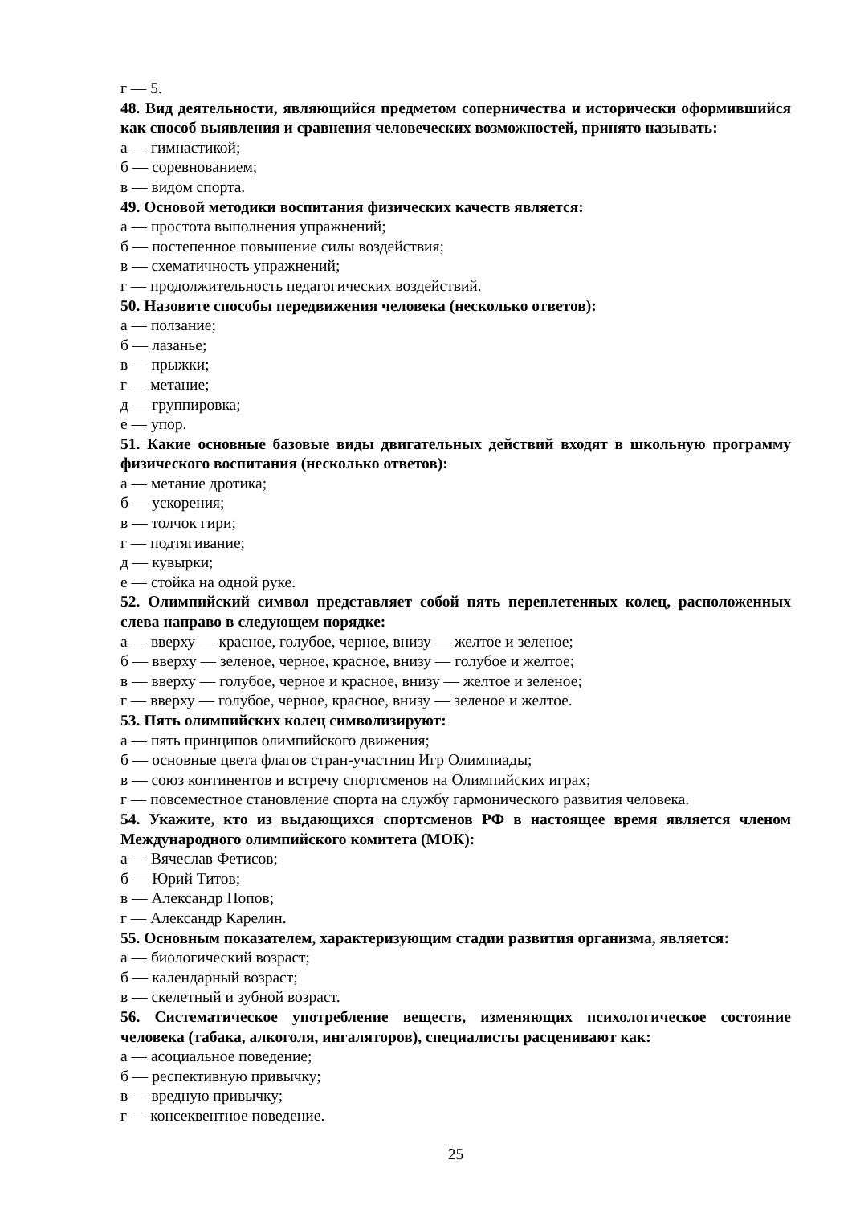г — 5.
48. Вид деятельности, являющийся предметом соперничества и исторически оформившийся как способ выявления и сравнения человеческих возможностей, принято называть:
а — гимнастикой;
б — соревнованием;
в — видом спорта.
49. Основой методики воспитания физических качеств является:
а — простота выполнения упражнений;
б — постепенное повышение силы воздействия;
в — схематичность упражнений;
г — продолжительность педагогических воздействий.
50. Назовите способы передвижения человека (несколько ответов):
а — ползание;
б — лазанье;
в — прыжки;
г — метание;
д — группировка;
е — упор.
51. Какие основные базовые виды двигательных действий входят в школьную программу физического воспитания (несколько ответов):
а — метание дротика;
б — ускорения;
в — толчок гири;
г — подтягивание;
д — кувырки;
е — стойка на одной руке.
52. Олимпийский символ представляет собой пять переплетенных колец, расположенных слева направо в следующем порядке:
а — вверху — красное, голубое, черное, внизу — желтое и зеленое;
б — вверху — зеленое, черное, красное, внизу — голубое и желтое;
в — вверху — голубое, черное и красное, внизу — желтое и зеленое;
г — вверху — голубое, черное, красное, внизу — зеленое и желтое.
53. Пять олимпийских колец символизируют:
а — пять принципов олимпийского движения;
б — основные цвета флагов стран-участниц Игр Олимпиады;
в — союз континентов и встречу спортсменов на Олимпийских играх;
г — повсеместное становление спорта на службу гармонического развития человека.
54. Укажите, кто из выдающихся спортсменов РФ в настоящее время является членом Международного олимпийского комитета (МОК):
а — Вячеслав Фетисов;
б — Юрий Титов;
в — Александр Попов;
г — Александр Карелин.
55. Основным показателем, характеризующим стадии развития организма, является:
а — биологический возраст;
б — календарный возраст;
в — скелетный и зубной возраст.
56. Систематическое употребление веществ, изменяющих психологическое состояние человека (табака, алкоголя, ингаляторов), специалисты расценивают как:
а — асоциальное поведение;
б — респективную привычку;
в — вредную привычку;
г — консеквентное поведение.
25